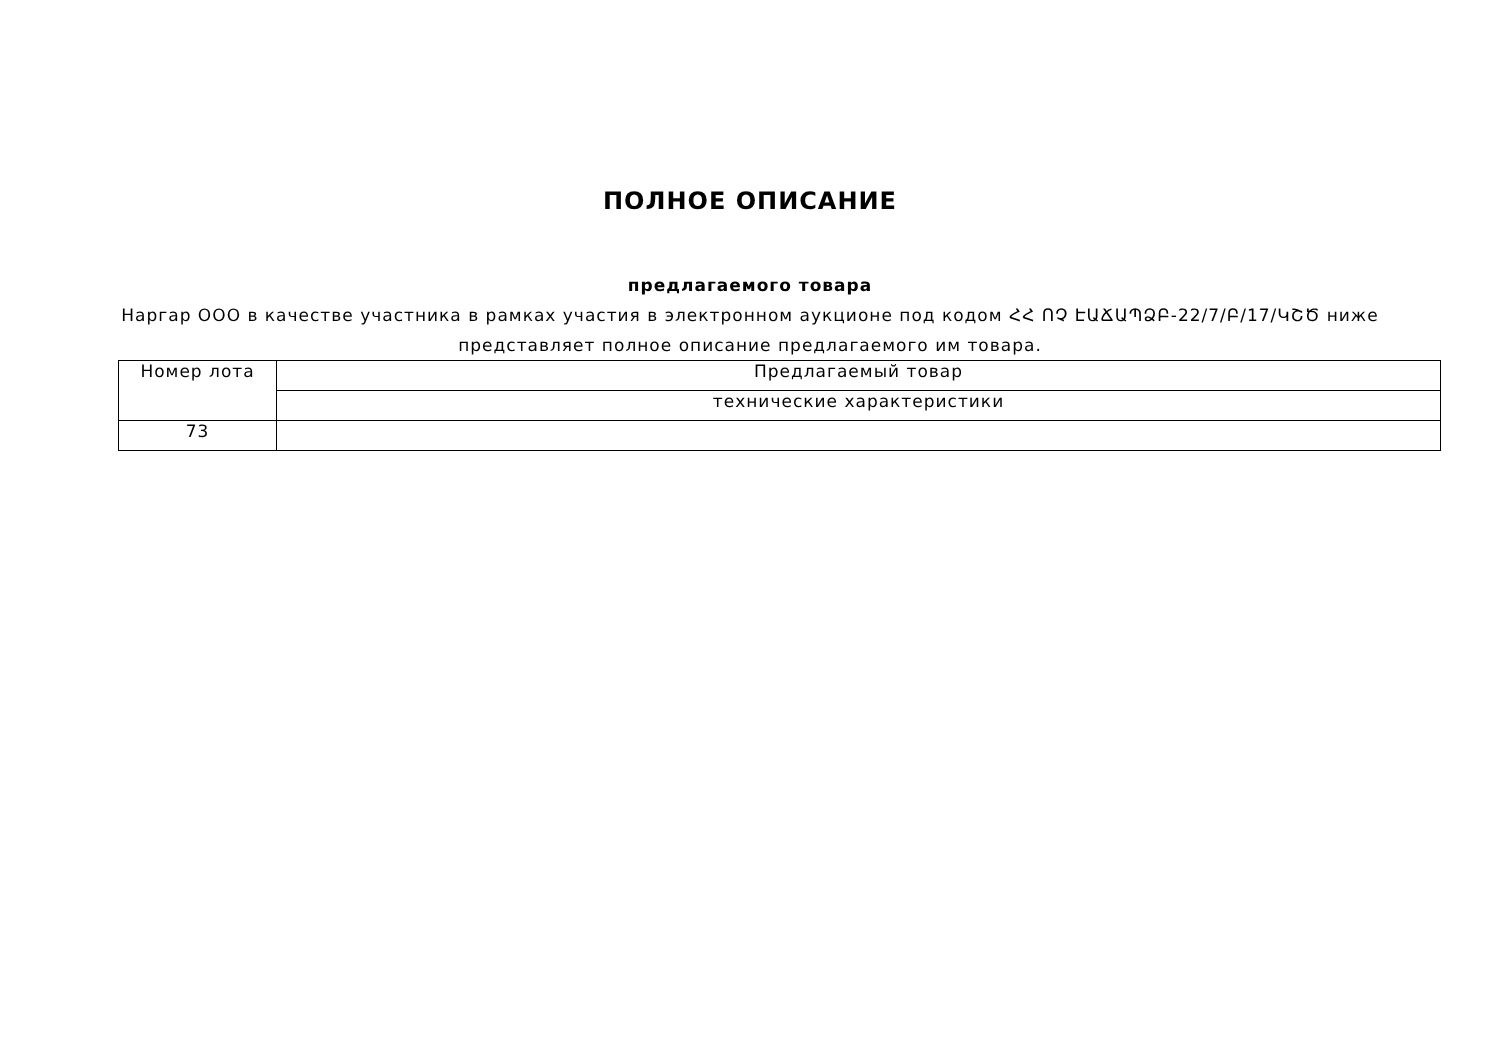ПОЛНОЕ ОПИСАНИЕ
предлагаемого товара
Наргар ООО в качестве участника в рамках участия в электронном аукционе под кодом ՀՀ ՈՉ ԷԱՃԱՊՁԲ-22/7/Բ/17/ԿՇԾ ниже представляет полное описание предлагаемого им товара.
| Номер лота | Предлагаемый товар |
| | технические характеристики |
| 73 | |